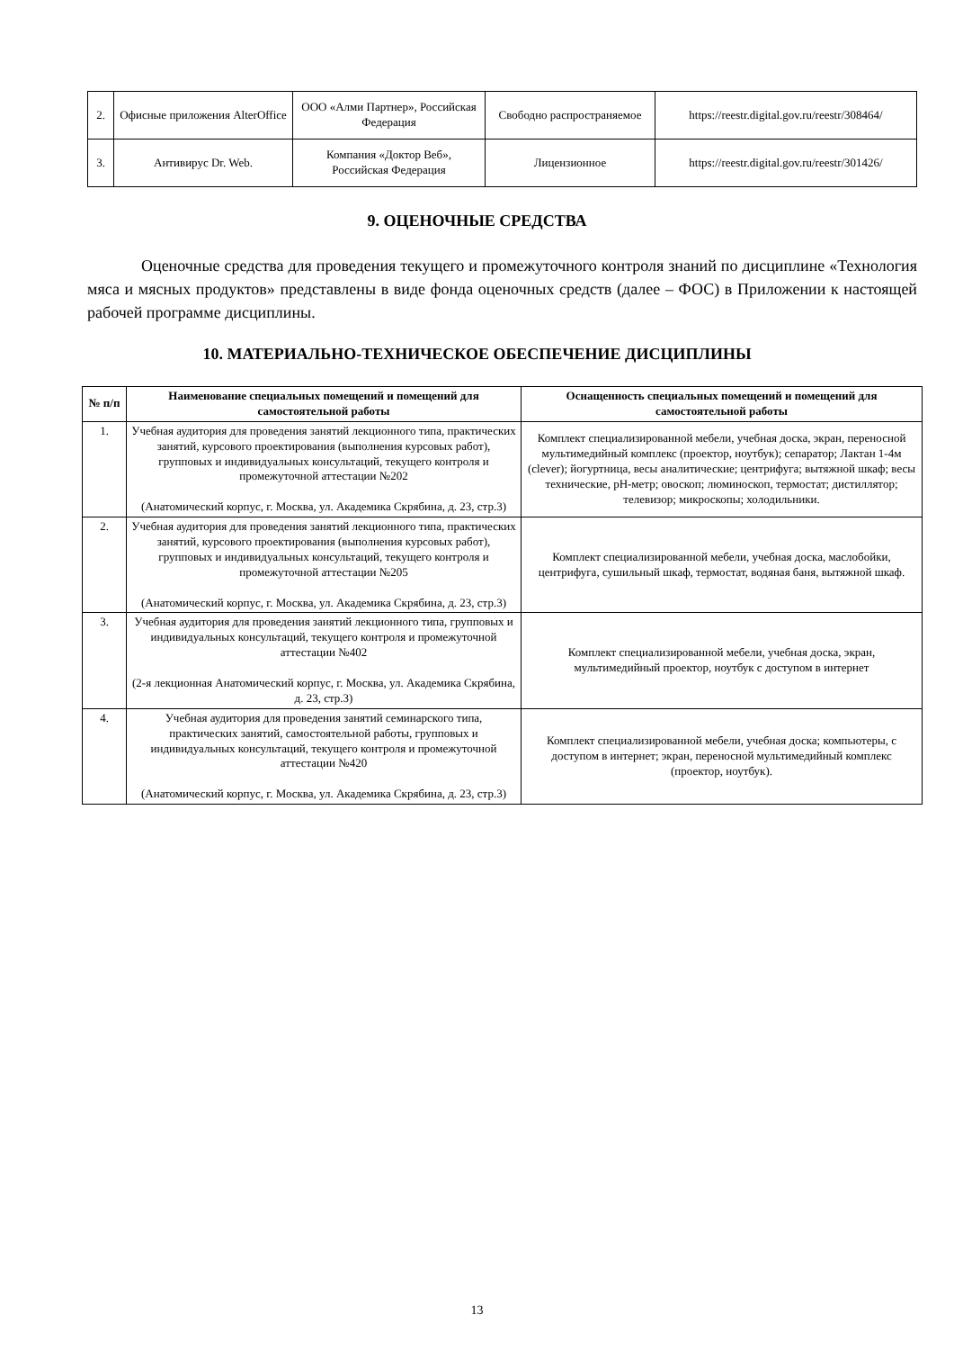| 2. | Офисные приложения AlterOffice | ООО «Алми Партнер», Российская Федерация | Свободно распространяемое | https://reestr.digital.gov.ru/reestr/308464/ |
| 3. | Антивирус Dr. Web. | Компания «Доктор Веб», Российская Федерация | Лицензионное | https://reestr.digital.gov.ru/reestr/301426/ |
9. ОЦЕНОЧНЫЕ СРЕДСТВА
Оценочные средства для проведения текущего и промежуточного контроля знаний по дисциплине «Технология мяса и мясных продуктов» представлены в виде фонда оценочных средств (далее – ФОС) в Приложении к настоящей рабочей программе дисциплины.
10. МАТЕРИАЛЬНО-ТЕХНИЧЕСКОЕ ОБЕСПЕЧЕНИЕ ДИСЦИПЛИНЫ
| № п/п | Наименование специальных помещений и помещений для самостоятельной работы | Оснащенность специальных помещений и помещений для самостоятельной работы |
| --- | --- | --- |
| 1. | Учебная аудитория для проведения занятий лекционного типа, практических занятий, курсового проектирования (выполнения курсовых работ), групповых и индивидуальных консультаций, текущего контроля и промежуточной аттестации №202 (Анатомический корпус, г. Москва, ул. Академика Скрябина, д. 23, стр.3) | Комплект специализированной мебели, учебная доска, экран, переносной мультимедийный комплекс (проектор, ноутбук); сепаратор; Лактан 1-4м (clever); йогуртница, весы аналитические; центрифуга; вытяжной шкаф; весы технические, pH-метр; овоскоп; люминоскоп, термостат; дистиллятор; телевизор; микроскопы; холодильники. |
| 2. | Учебная аудитория для проведения занятий лекционного типа, практических занятий, курсового проектирования (выполнения курсовых работ), групповых и индивидуальных консультаций, текущего контроля и промежуточной аттестации №205 (Анатомический корпус, г. Москва, ул. Академика Скрябина, д. 23, стр.3) | Комплект специализированной мебели, учебная доска, маслобойки, центрифуга, сушильный шкаф, термостат, водяная баня, вытяжной шкаф. |
| 3. | Учебная аудитория для проведения занятий лекционного типа, групповых и индивидуальных консультаций, текущего контроля и промежуточной аттестации №402 (2-я лекционная Анатомический корпус, г. Москва, ул. Академика Скрябина, д. 23, стр.3) | Комплект специализированной мебели, учебная доска, экран, мультимедийный проектор, ноутбук с доступом в интернет |
| 4. | Учебная аудитория для проведения занятий семинарского типа, практических занятий, самостоятельной работы, групповых и индивидуальных консультаций, текущего контроля и промежуточной аттестации №420 (Анатомический корпус, г. Москва, ул. Академика Скрябина, д. 23, стр.3) | Комплект специализированной мебели, учебная доска; компьютеры, с доступом в интернет; экран, переносной мультимедийный комплекс (проектор, ноутбук). |
13